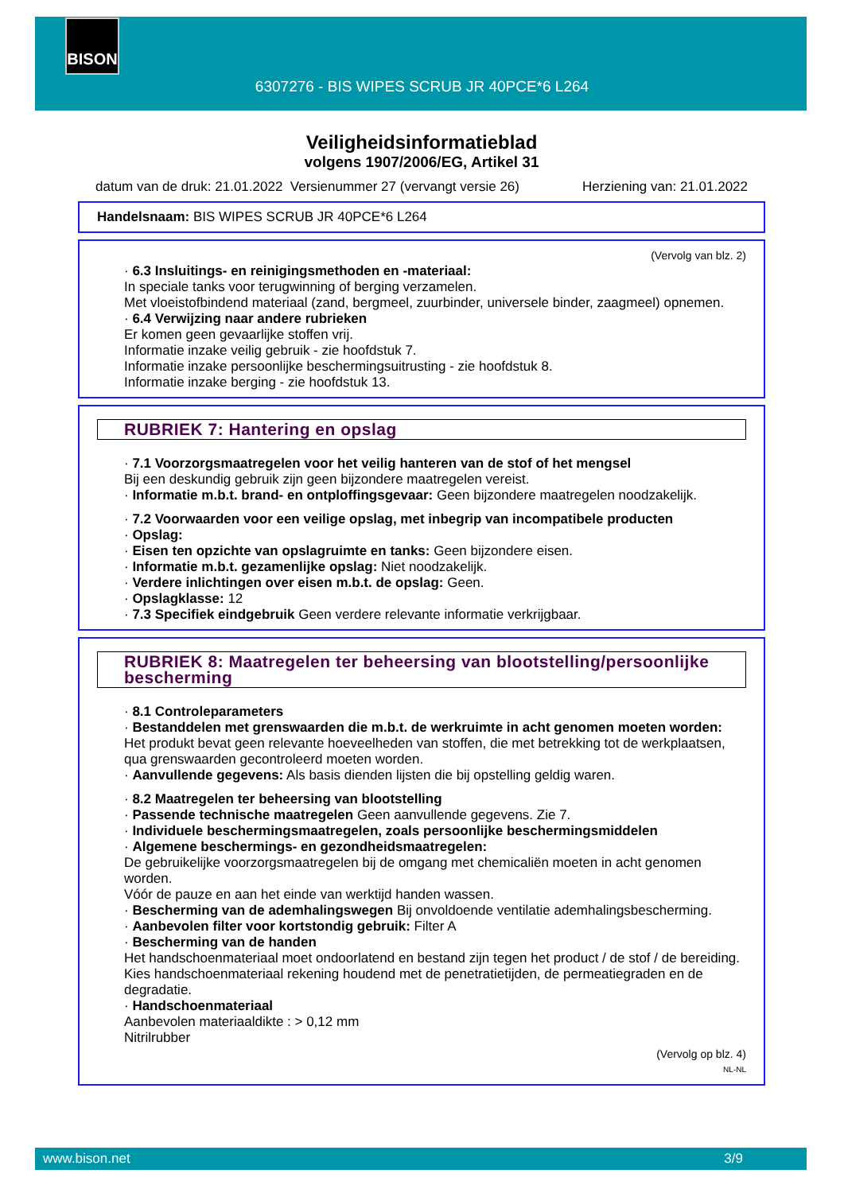BISON
6307276 - BIS WIPES SCRUB JR 40PCE*6 L264
Veiligheidsinformatieblad
volgens 1907/2006/EG, Artikel 31
datum van de druk: 21.01.2022 Versienummer 27 (vervangt versie 26) Herziening van: 21.01.2022
Handelsnaam: BIS WIPES SCRUB JR 40PCE*6 L264
(Vervolg van blz. 2)
· 6.3 Insluitings- en reinigingsmethoden en -materiaal:
In speciale tanks voor terugwinning of berging verzamelen.
Met vloeistofbindend materiaal (zand, bergmeel, zuurbinder, universele binder, zaagmeel) opnemen.
· 6.4 Verwijzing naar andere rubrieken
Er komen geen gevaarlijke stoffen vrij.
Informatie inzake veilig gebruik - zie hoofdstuk 7.
Informatie inzake persoonlijke beschermingsuitrusting - zie hoofdstuk 8.
Informatie inzake berging - zie hoofdstuk 13.
RUBRIEK 7: Hantering en opslag
· 7.1 Voorzorgsmaatregelen voor het veilig hanteren van de stof of het mengsel
Bij een deskundig gebruik zijn geen bijzondere maatregelen vereist.
· Informatie m.b.t. brand- en ontploffingsgevaar: Geen bijzondere maatregelen noodzakelijk.
· 7.2 Voorwaarden voor een veilige opslag, met inbegrip van incompatibele producten
· Opslag:
· Eisen ten opzichte van opslagruimte en tanks: Geen bijzondere eisen.
· Informatie m.b.t. gezamenlijke opslag: Niet noodzakelijk.
· Verdere inlichtingen over eisen m.b.t. de opslag: Geen.
· Opslagklasse: 12
· 7.3 Specifiek eindgebruik Geen verdere relevante informatie verkrijgbaar.
RUBRIEK 8: Maatregelen ter beheersing van blootstelling/persoonlijke bescherming
· 8.1 Controleparameters
· Bestanddelen met grenswaarden die m.b.t. de werkruimte in acht genomen moeten worden:
Het produkt bevat geen relevante hoeveelheden van stoffen, die met betrekking tot de werkplaatsen, qua grenswaarden gecontroleerd moeten worden.
· Aanvullende gegevens: Als basis dienden lijsten die bij opstelling geldig waren.
· 8.2 Maatregelen ter beheersing van blootstelling
· Passende technische maatregelen Geen aanvullende gegevens. Zie 7.
· Individuele beschermingsmaatregelen, zoals persoonlijke beschermingsmiddelen
· Algemene beschermings- en gezondheidsmaatregelen:
De gebruikelijke voorzorgsmaatregelen bij de omgang met chemicaliën moeten in acht genomen worden.
Vóór de pauze en aan het einde van werktijd handen wassen.
· Bescherming van de ademhalingswegen Bij onvoldoende ventilatie ademhalingsbescherming.
· Aanbevolen filter voor kortstondig gebruik: Filter A
· Bescherming van de handen
Het handschoenmateriaal moet ondoorlatend en bestand zijn tegen het product / de stof / de bereiding.
Kies handschoenmateriaal rekening houdend met de penetratietijden, de permeatiegraden en de degradatie.
· Handschoenmateriaal
Aanbevolen materiaaldikte : > 0,12 mm
Nitrilrubber
(Vervolg op blz. 4)
NL-NL
www.bison.net 3/9